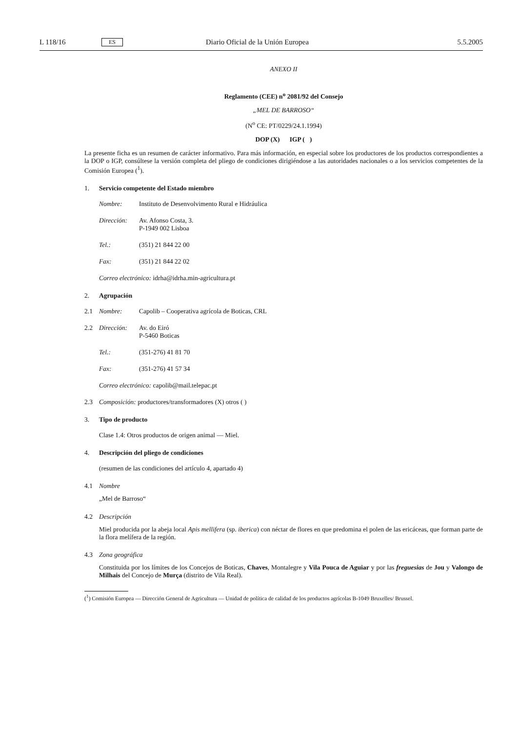L 118/16 ES Diario Oficial de la Unión Europea 5.5.2005
ANEXO II
Reglamento (CEE) n<sup>o</sup> 2081/92 del Consejo
„MEL DE BARROSO“
(N<sup>o</sup> CE: PT/0229/24.1.1994)
DOP (X) IGP ( )
La presente ficha es un resumen de carácter informativo. Para más información, en especial sobre los productores de los productos correspondientes a la DOP o IGP, consúltese la versión completa del pliego de condiciones dirigiéndose a las autoridades nacionales o a los servicios competentes de la Comisión Europea (<sup>1</sup>).
1. Servicio competente del Estado miembro
Nombre: Instituto de Desenvolvimento Rural e Hidráulica
Dirección: Av. Afonso Costa, 3.
P-1949 002 Lisboa
Tel.: (351) 21 844 22 00
Fax: (351) 21 844 22 02
Correo electrónico: idrha@idrha.min-agricultura.pt
2. Agrupación
2.1 Nombre: Capolib – Cooperativa agrícola de Boticas, CRL
2.2 Dirección: Av. do Eiró
P-5460 Boticas
Tel.: (351-276) 41 81 70
Fax: (351-276) 41 57 34
Correo electrónico: capolib@mail.telepac.pt
2.3 Composición: productores/transformadores (X) otros ( )
3. Tipo de producto
Clase 1.4: Otros productos de origen animal — Miel.
4. Descripción del pliego de condiciones
(resumen de las condiciones del artículo 4, apartado 4)
4.1 Nombre
„Mel de Barroso“
4.2 Descripción
Miel producida por la abeja local Apis mellifera (sp. iberica) con néctar de flores en que predomina el polen de las ericáceas, que forman parte de la flora melífera de la región.
4.3 Zona geográfica
Constituida por los límites de los Concejos de Boticas, Chaves, Montalegre y Vila Pouca de Aguiar y por las freguesias de Jou y Valongo de Milhais del Concejo de Murça (distrito de Vila Real).
(<sup>1</sup>) Comisión Europea — Dirección General de Agricultura — Unidad de política de calidad de los productos agrícolas B-1049 Bruxelles/ Brussel.